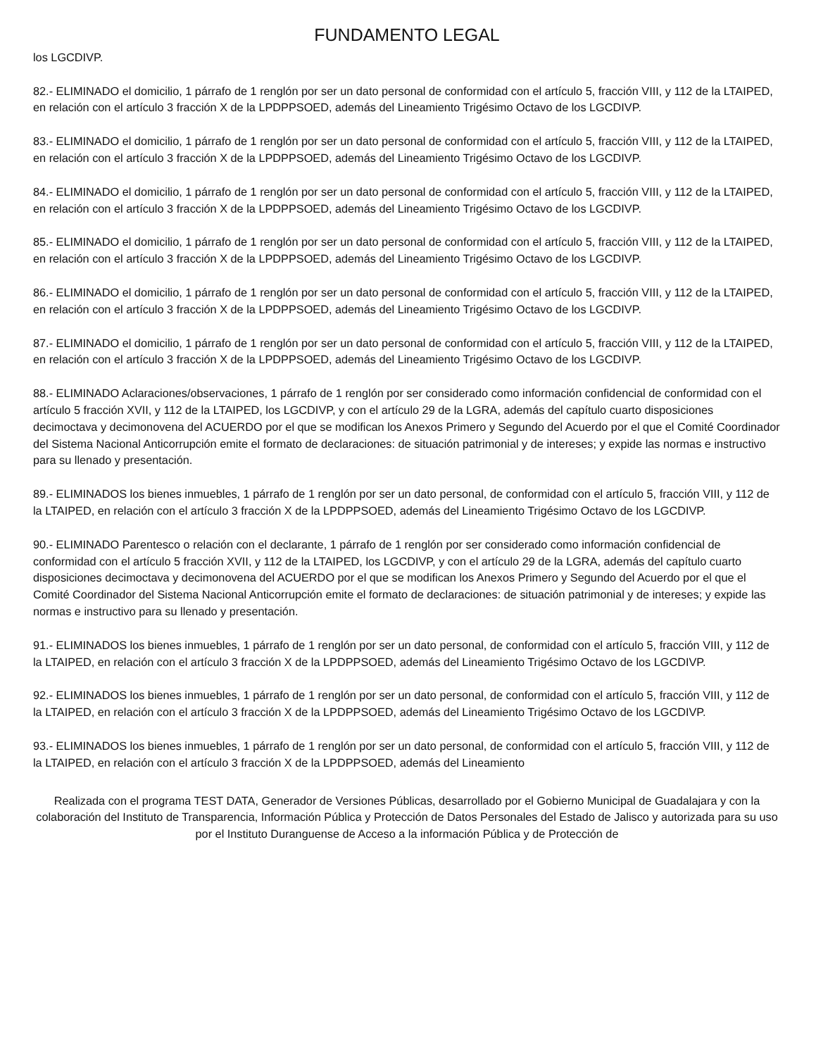FUNDAMENTO LEGAL
los LGCDIVP.
82.- ELIMINADO el domicilio, 1 párrafo de 1 renglón por ser un dato personal de conformidad con el artículo 5, fracción VIII, y 112 de la LTAIPED, en relación con el artículo 3 fracción X de la LPDPPSOED, además del Lineamiento Trigésimo Octavo de los LGCDIVP.
83.- ELIMINADO el domicilio, 1 párrafo de 1 renglón por ser un dato personal de conformidad con el artículo 5, fracción VIII, y 112 de la LTAIPED, en relación con el artículo 3 fracción X de la LPDPPSOED, además del Lineamiento Trigésimo Octavo de los LGCDIVP.
84.- ELIMINADO el domicilio, 1 párrafo de 1 renglón por ser un dato personal de conformidad con el artículo 5, fracción VIII, y 112 de la LTAIPED, en relación con el artículo 3 fracción X de la LPDPPSOED, además del Lineamiento Trigésimo Octavo de los LGCDIVP.
85.- ELIMINADO el domicilio, 1 párrafo de 1 renglón por ser un dato personal de conformidad con el artículo 5, fracción VIII, y 112 de la LTAIPED, en relación con el artículo 3 fracción X de la LPDPPSOED, además del Lineamiento Trigésimo Octavo de los LGCDIVP.
86.- ELIMINADO el domicilio, 1 párrafo de 1 renglón por ser un dato personal de conformidad con el artículo 5, fracción VIII, y 112 de la LTAIPED, en relación con el artículo 3 fracción X de la LPDPPSOED, además del Lineamiento Trigésimo Octavo de los LGCDIVP.
87.- ELIMINADO el domicilio, 1 párrafo de 1 renglón por ser un dato personal de conformidad con el artículo 5, fracción VIII, y 112 de la LTAIPED, en relación con el artículo 3 fracción X de la LPDPPSOED, además del Lineamiento Trigésimo Octavo de los LGCDIVP.
88.- ELIMINADO Aclaraciones/observaciones, 1 párrafo de 1 renglón por ser considerado como información confidencial de conformidad con el artículo 5 fracción XVII, y 112 de la LTAIPED, los LGCDIVP, y con el artículo 29 de la LGRA, además del capítulo cuarto disposiciones decimoctava y decimonovena del ACUERDO por el que se modifican los Anexos Primero y Segundo del Acuerdo por el que el Comité Coordinador del Sistema Nacional Anticorrupción emite el formato de declaraciones: de situación patrimonial y de intereses; y expide las normas e instructivo para su llenado y presentación.
89.- ELIMINADOS los bienes inmuebles, 1 párrafo de 1 renglón por ser un dato personal, de conformidad con el artículo 5, fracción VIII, y 112 de la LTAIPED, en relación con el artículo 3 fracción X de la LPDPPSOED, además del Lineamiento Trigésimo Octavo de los LGCDIVP.
90.- ELIMINADO Parentesco o relación con el declarante, 1 párrafo de 1 renglón por ser considerado como información confidencial de conformidad con el artículo 5 fracción XVII, y 112 de la LTAIPED, los LGCDIVP, y con el artículo 29 de la LGRA, además del capítulo cuarto disposiciones decimoctava y decimonovena del ACUERDO por el que se modifican los Anexos Primero y Segundo del Acuerdo por el que el Comité Coordinador del Sistema Nacional Anticorrupción emite el formato de declaraciones: de situación patrimonial y de intereses; y expide las normas e instructivo para su llenado y presentación.
91.- ELIMINADOS los bienes inmuebles, 1 párrafo de 1 renglón por ser un dato personal, de conformidad con el artículo 5, fracción VIII, y 112 de la LTAIPED, en relación con el artículo 3 fracción X de la LPDPPSOED, además del Lineamiento Trigésimo Octavo de los LGCDIVP.
92.- ELIMINADOS los bienes inmuebles, 1 párrafo de 1 renglón por ser un dato personal, de conformidad con el artículo 5, fracción VIII, y 112 de la LTAIPED, en relación con el artículo 3 fracción X de la LPDPPSOED, además del Lineamiento Trigésimo Octavo de los LGCDIVP.
93.- ELIMINADOS los bienes inmuebles, 1 párrafo de 1 renglón por ser un dato personal, de conformidad con el artículo 5, fracción VIII, y 112 de la LTAIPED, en relación con el artículo 3 fracción X de la LPDPPSOED, además del Lineamiento
Realizada con el programa TEST DATA, Generador de Versiones Públicas, desarrollado por el Gobierno Municipal de Guadalajara y con la colaboración del Instituto de Transparencia, Información Pública y Protección de Datos Personales del Estado de Jalisco y autorizada para su uso por el Instituto Duranguense de Acceso a la información Pública y de Protección de